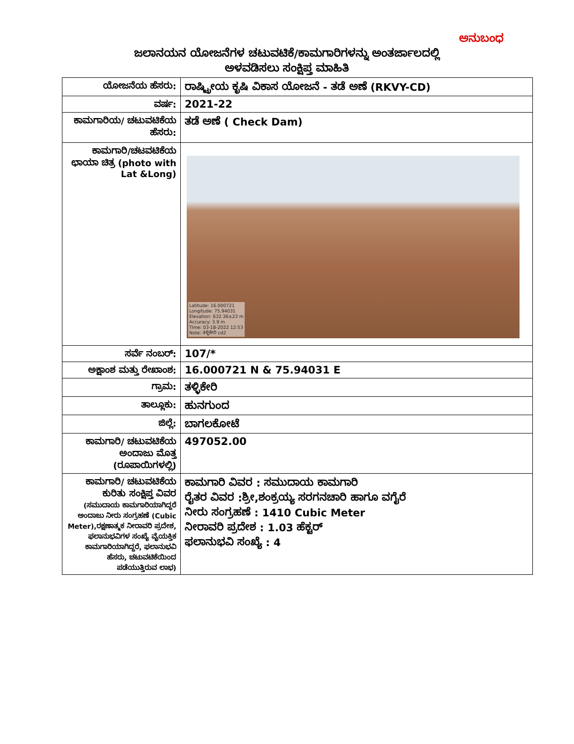ಅನುಬಂಧ
ಜಲಾನಯನ ಯೋಜನೆಗಳ ಚಟುವಟಿಕೆ/ಕಾಮಗಾರಿಗಳನ್ನು ಅಂತರ್ಜಾಲದಲ್ಲಿ
ಅಳವಡಿಸಲು ಸಂಕ್ಷಿಪ್ತ ಮಾಹಿತಿ
| ಯೋಜನೆಯ ಹೆಸರು: | ರಾಷ್ಟ್ರೀಯ ಕೃಷಿ ವಿಕಾಸ ಯೋಜನೆ - ತಡೆ ಅಣೆ (RKVY-CD) |
| ವರ್ಷ: | 2021-22 |
| ಕಾಮಗಾರಿಯ/ ಚಟುವಟಿಕೆಯ ಹೆಸರು: | ತಡೆ ಅಣೆ ( Check Dam) |
| ಕಾಮಗಾರಿ/ಚಟವಟಿಕೆಯ ಛಾಯಾ ಚಿತ್ರ (photo with Lat &Long) | Latitude: 16.000721 Longitude: 75.94031 Elevation: 632.36±23 m Accuracy: 3.9 m Time: 03-18-2022 12:53 Note: ತಳ್ಳಿಕೇರಿ cd2 |
| ಸರ್ವೆ ನಂಬರ್: | 107/* |
| ಅಕ್ಷಾಂಶ ಮತ್ತು ರೇಖಾಂಶ: | 16.000721 N & 75.94031 E |
| ಗ್ರಾಮ: | ತಳ್ಳಿಕೇರಿ |
| ತಾಲ್ಲೂಕು: | ಹುನಗುಂದ |
| ಜಿಲ್ಲೆ: | ಬಾಗಲಕೋಟೆ |
| ಕಾಮಗಾರಿ/ ಚಟುವಟಿಕೆಯ ಅಂದಾಜು ಮೊತ್ತ (ರೂಪಾಯಿಗಳಲ್ಲಿ) | 497052.00 |
| ಕಾಮಗಾರಿ/ ಚಟುವಟಿಕೆಯ ಕುರಿತು ಸಂಕ್ಷಿಪ್ತ ವಿವರ (ಸಮುದಾಯ ಕಾಮಗಾರಿಯಾಗಿದ್ದರೆ ಅಂದಾಜು ನೀರು ಸಂಗ್ರಹಣೆ (Cubic Meter),ರಕ್ಷಣಾತ್ಮಕ ನೀರಾವರಿ ಪ್ರದೇಶ, ಫಲಾನುಭವಿಗಳ ಸಂಖ್ಯೆ ವೈಯಕ್ತಿಕ ಕಾಮಗಾರಿಯಾಗಿದ್ದರೆ, ಫಲಾನುಭವಿ ಹೆಸರು, ಚಟುವಟಿಕೆಯಿಂದ ಪಡೆಯುತ್ತಿರುವ ಲಾಭ) | ಕಾಮಗಾರಿ ವಿವರ : ಸಮುದಾಯ ಕಾಮಗಾರಿ ರೈತರ ವಿವರ :ಶ್ರೀ,ಶಂಕ್ರಯ್ಯ ಸರಗನಚಾರಿ ಹಾಗೂ ವಗೈರೆ ನೀರು ಸಂಗ್ರಹಣೆ : 1410 Cubic Meter ನೀರಾವರಿ ಪ್ರದೇಶ : 1.03 ಹೆಕ್ಟರ್ ಫಲಾನುಭವಿ ಸಂಖ್ಯೆ : 4 |